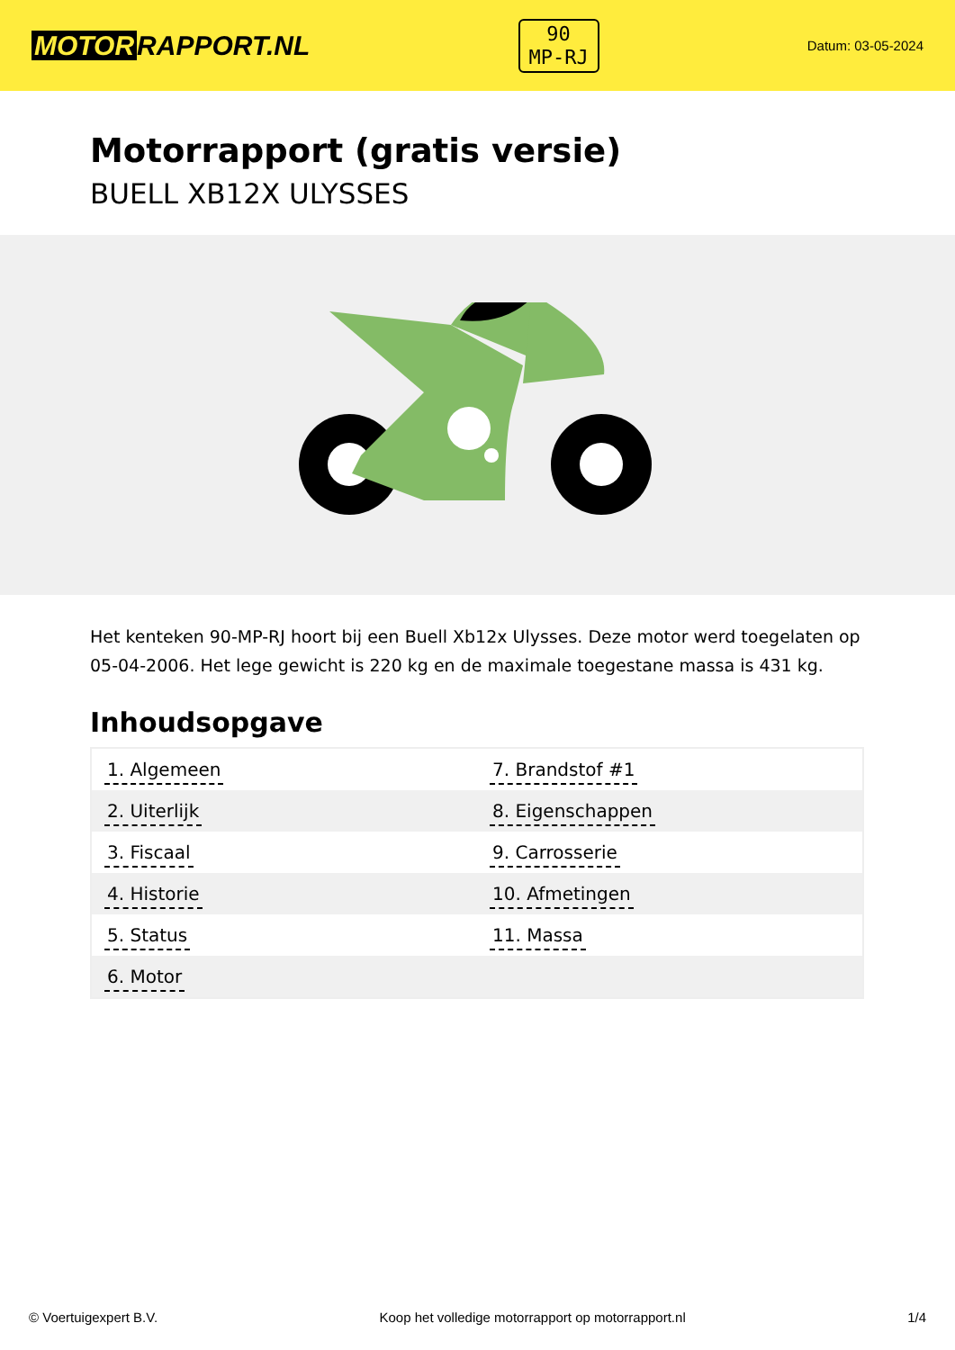MOTOR RAPPORT.NL
90
MP-RJ
Datum: 03-05-2024
Motorrapport (gratis versie)
BUELL XB12X ULYSSES
Het kenteken 90-MP-RJ hoort bij een Buell Xb12x Ulysses. Deze motor werd toegelaten op 05-04-2006. Het lege gewicht is 220 kg en de maximale toegestane massa is 431 kg.
Inhoudsopgave
| 1. Algemeen | 7. Brandstof #1 |
| 2. Uiterlijk | 8. Eigenschappen |
| 3. Fiscaal | 9. Carrosserie |
| 4. Historie | 10. Afmetingen |
| 5. Status | 11. Massa |
| 6. Motor | |
© Voertuigexpert B.V. Koop het volledige motorrapport op motorrapport.nl
1/4